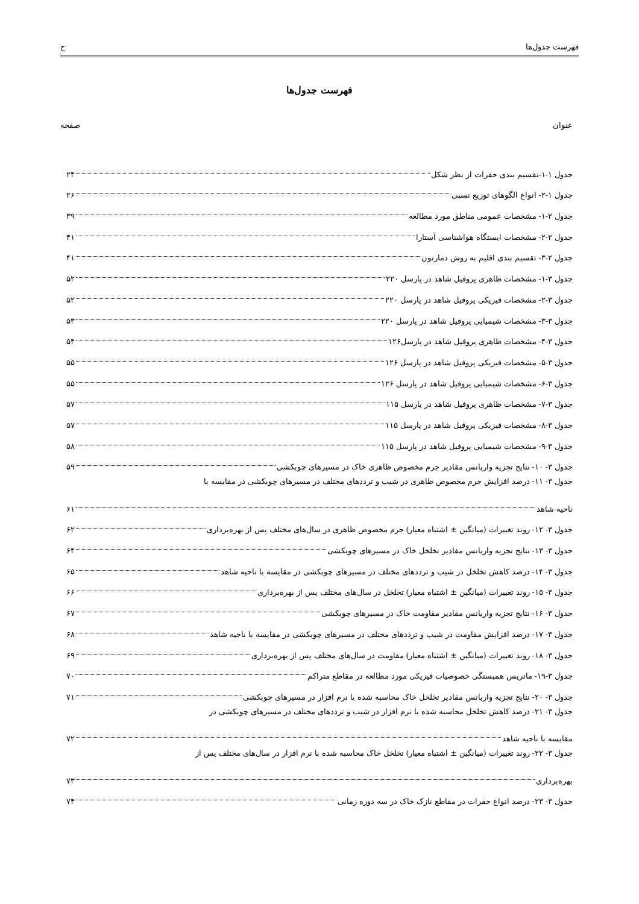فهرست جدول‌ها ح
فهرست جدول‌ها
عنوان صفحه
جدول ۱-۱-تقسیم بندی حفرات از نظر شکل ۲۴
جدول ۱-۲- انواع الگوهای توزیع نسبی ۲۶
جدول ۲-۱- مشخصات عمومی مناطق مورد مطالعه ۳۹
جدول ۲-۲- مشخصات ایستگاه هواشناسی آستارا ۴۱
جدول ۲-۳- تقسیم بندی اقلیم به روش دمارتون ۴۱
جدول ۳-۱- مشخصات ظاهری پروفیل شاهد در پارسل ۲۲۰ ۵۲
جدول ۳-۲- مشخصات فیزیکی پروفیل شاهد در پارسل ۲۲۰ ۵۲
جدول ۳-۳- مشخصات شیمیایی پروفیل شاهد در پارسل ۲۲۰ ۵۳
جدول ۳-۴- مشخصات ظاهری پروفیل شاهد در پارسل۱۲۶ ۵۴
جدول ۳-۵- مشخصات فیزیکی پروفیل شاهد در پارسل ۱۲۶ ۵۵
جدول ۳-۶- مشخصات شیمیایی پروفیل شاهد در پارسل ۱۲۶ ۵۵
جدول ۳-۷- مشخصات ظاهری پروفیل شاهد در پارسل ۱۱۵ ۵۷
جدول ۳-۸- مشخصات فیزیکی پروفیل شاهد در پارسل ۱۱۵ ۵۷
جدول ۳-۹- مشخصات شیمیایی پروفیل شاهد در پارسل ۱۱۵ ۵۸
جدول ۳- ۱۰- نتایج تجزیه واریانس مقادیر جرم مخصوص ظاهری خاک در مسیرهای چوبکشی ۵۹
جدول ۳- ۱۱- درصد افزایش جرم مخصوص ظاهری در شیب و ترددهای مختلف در مسیرهای چوبکشی در مقایسه با
ناحیه شاهد ۶۱
جدول ۳- ۱۲- روند تغییرات (میانگین ± اشتباه معیار) جرم مخصوص ظاهری در سال‌های مختلف پس از بهره‌برداری ۶۲
جدول ۳- ۱۳- نتایج تجزیه واریانس مقادیر تخلخل خاک در مسیرهای چوبکشی ۶۴
جدول ۳- ۱۴- درصد کاهش تخلخل در شیب و ترددهای مختلف در مسیرهای چوبکشی در مقایسه با ناحیه شاهد ۶۵
جدول ۳- ۱۵- روند تغییرات (میانگین ± اشتباه معیار) تخلخل در سال‌های مختلف پس از بهره‌برداری ۶۶
جدول ۳- ۱۶- نتایج تجزیه واریانس مقادیر مقاومت خاک در مسیرهای چوبکشی ۶۷
جدول ۳- ۱۷- درصد افزایش مقاومت در شیب و ترددهای مختلف در مسیرهای چوبکشی در مقایسه با ناحیه شاهد ۶۸
جدول ۳- ۱۸- روند تغییرات (میانگین ± اشتباه معیار) مقاومت در سال‌های مختلف پس از بهره‌برداری ۶۹
جدول ۳-۱۹- ماتریس همبستگی خصوصیات فیزیکی مورد مطالعه در مقاطع متراکم ۷۰
جدول ۳- ۲۰- نتایج تجزیه واریانس مقادیر تخلخل خاک محاسبه شده با نرم افزار در مسیرهای چوبکشی ۷۱
جدول ۳- ۲۱- درصد کاهش تخلخل محاسبه شده با نرم افزار در شیب و ترددهای مختلف در مسیرهای چوبکشی در
مقایسه با ناحیه شاهد ۷۲
جدول ۳- ۲۲- روند تغییرات (میانگین ± اشتباه معیار) تخلخل خاک محاسبه شده با نرم افزار در سال‌های مختلف پس از
بهره‌برداری ۷۳
جدول ۳- ۲۳- درصد انواع حفرات در مقاطع نازک خاک در سه دوره زمانی ۷۴